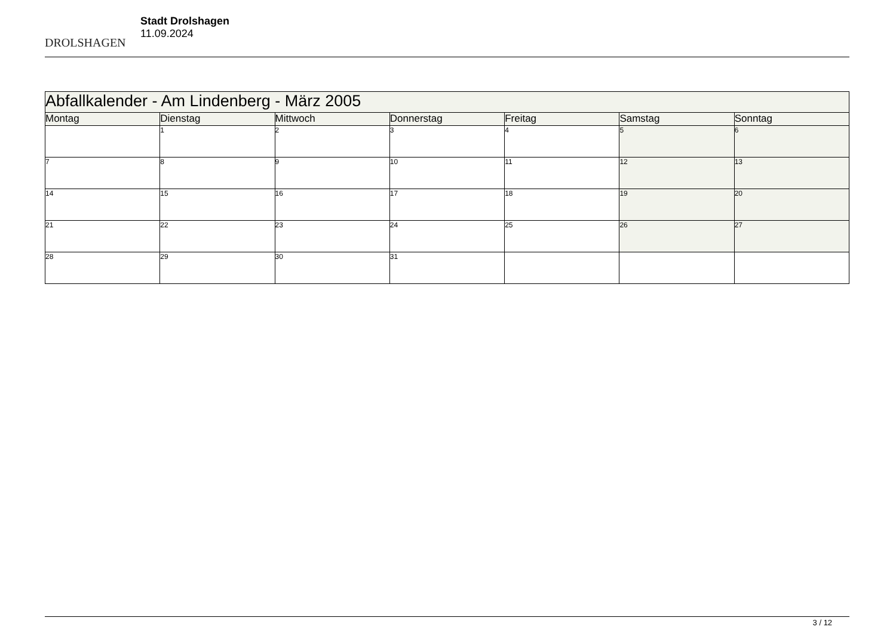DROLSHAGEN
Stadt Drolshagen
11.09.2024
| Abfallkalender - Am Lindenberg - März 2005 | | | | | | |
| Montag | Dienstag | Mittwoch | Donnerstag | Freitag | Samstag | Sonntag |
| | 1 | 2 | 3 | 4 | 5 | 6 |
| 7 | 8 | 9 | 10 | 11 | 12 | 13 |
| 14 | 15 | 16 | 17 | 18 | 19 | 20 |
| 21 | 22 | 23 | 24 | 25 | 26 | 27 |
| 28 | 29 | 30 | 31 | | | |
3 / 12